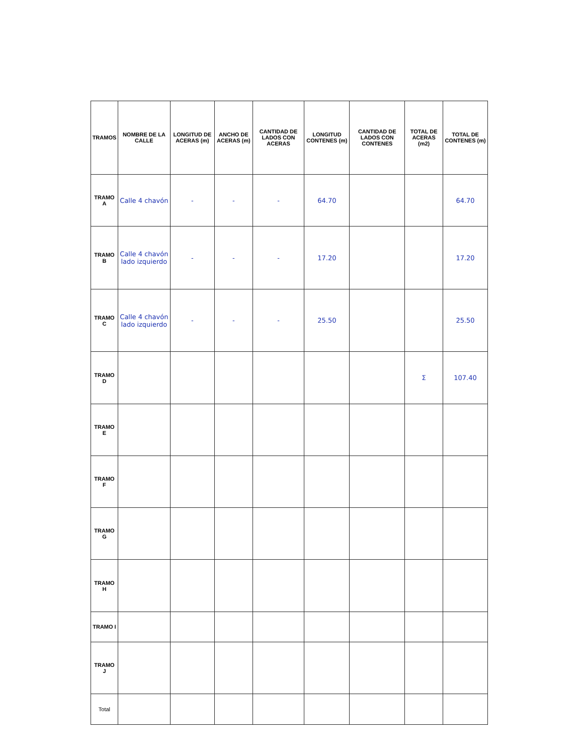| TRAMOS | NOMBRE DE LA CALLE | LONGITUD DE ACERAS (m) | ANCHO DE ACERAS (m) | CANTIDAD DE LADOS CON ACERAS | LONGITUD CONTENES (m) | CANTIDAD DE LADOS CON CONTENES | TOTAL DE ACERAS (m2) | TOTAL DE CONTENES (m) |
| --- | --- | --- | --- | --- | --- | --- | --- | --- |
| TRAMO A | Calle 4 chavón | - | - | - | 64.70 | | | 64.70 |
| TRAMO B | Calle 4 chavón lado izquierdo | - | - | - | 17.20 | | | 17.20 |
| TRAMO C | Calle 4 chavón lado izquierdo | - | - | - | 25.50 | | | 25.50 |
| TRAMO D | | | | | | | Σ | 107.40 |
| TRAMO E | | | | | | | | |
| TRAMO F | | | | | | | | |
| TRAMO G | | | | | | | | |
| TRAMO H | | | | | | | | |
| TRAMO I | | | | | | | | |
| TRAMO J | | | | | | | | |
| Total | | | | | | | | |